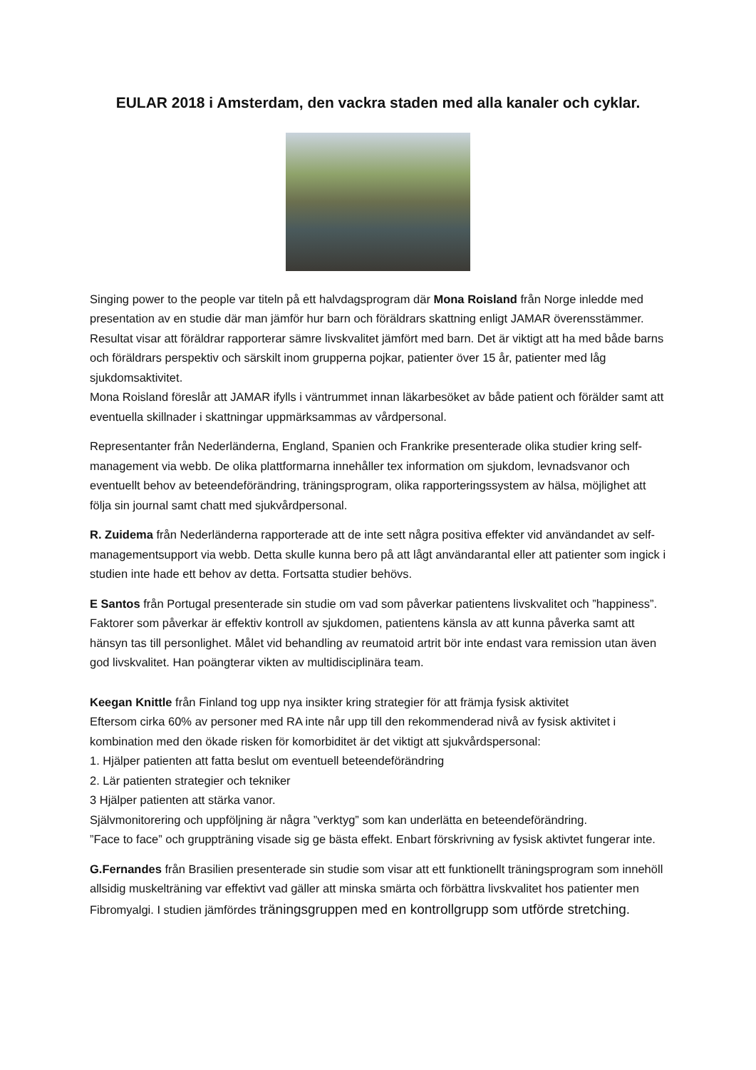EULAR 2018 i Amsterdam, den vackra staden med alla kanaler och cyklar.
Singing power to the people var titeln på ett halvdagsprogram där Mona Roisland från Norge inledde med presentation av en studie där man jämför hur barn och föräldrars skattning enligt JAMAR överensstämmer.
Resultat visar att föräldrar rapporterar sämre livskvalitet jämfört med barn. Det är viktigt att ha med både barns och föräldrars perspektiv och särskilt inom grupperna pojkar, patienter över 15 år, patienter med låg sjukdomsaktivitet.
Mona Roisland föreslår att JAMAR ifylls i väntrummet innan läkarbesöket av både patient och förälder samt att eventuella skillnader i skattningar uppmärksammas av vårdpersonal.
Representanter från Nederländerna, England, Spanien och Frankrike presenterade olika studier kring self-management via webb. De olika plattformarna innehåller tex information om sjukdom, levnadsvanor och eventuellt behov av beteendeförändring, träningsprogram, olika rapporteringssystem av hälsa, möjlighet att följa sin journal samt chatt med sjukvårdpersonal.
R. Zuidema från Nederländerna rapporterade att de inte sett några positiva effekter vid användandet av self-managementsupport via webb. Detta skulle kunna bero på att lågt användarantal eller att patienter som ingick i studien inte hade ett behov av detta. Fortsatta studier behövs.
E Santos från Portugal presenterade sin studie om vad som påverkar patientens livskvalitet och ”happiness”. Faktorer som påverkar är effektiv kontroll av sjukdomen, patientens känsla av att kunna påverka samt att hänsyn tas till personlighet. Målet vid behandling av reumatoid artrit bör inte endast vara remission utan även god livskvalitet. Han poängterar vikten av multidisciplinära team.
Keegan Knittle från Finland tog upp nya insikter kring strategier för att främja fysisk aktivitet
Eftersom cirka 60% av personer med RA inte når upp till den rekommenderad nivå av fysisk aktivitet i kombination med den ökade risken för komorbiditet är det viktigt att sjukvårdspersonal:
1. Hjälper patienten att fatta beslut om eventuell beteendeförändring
2. Lär patienten strategier och tekniker
3 Hjälper patienten att stärka vanor.
Självmonitorering och uppföljning är några ”verktyg” som kan underlätta en beteendeförändring.
”Face to face” och gruppträning visade sig ge bästa effekt. Enbart förskrivning av fysisk aktivtet fungerar inte.
G.Fernandes från Brasilien presenterade sin studie som visar att ett funktionellt träningsprogram som innehöll allsidig muskelträning var effektivt vad gäller att minska smärta och förbättra livskvalitet hos patienter men Fibromyalgi. I studien jämfördes träningsgruppen med en kontrollgrupp som utförde stretching.